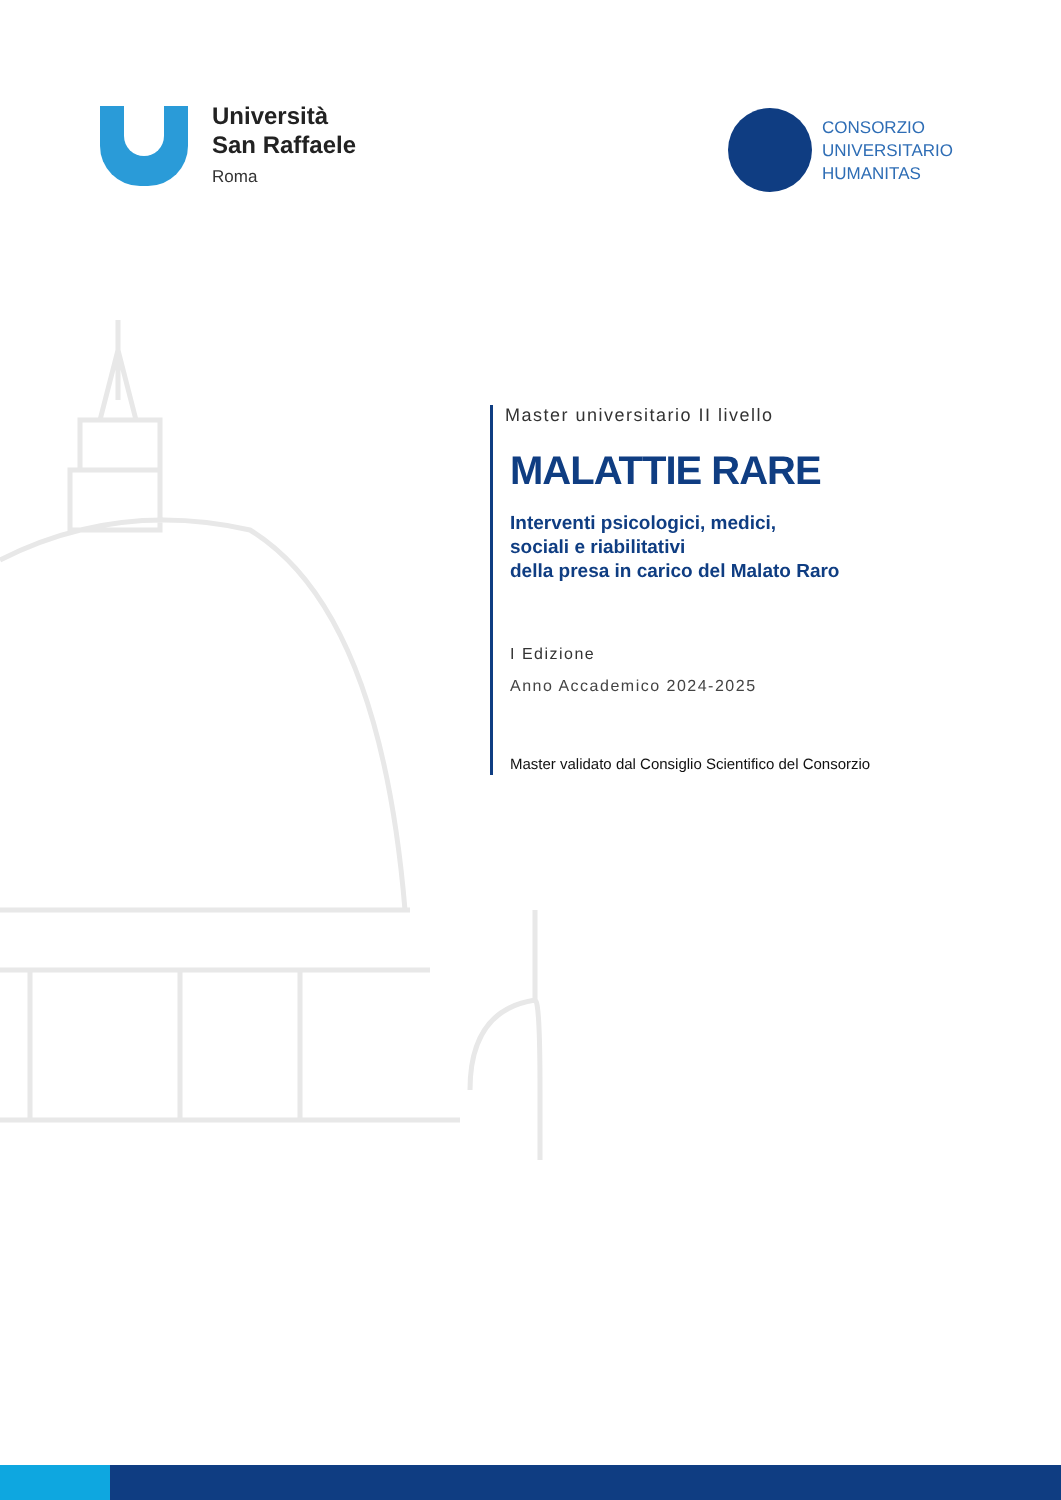Università
San Raffaele
Roma
CONSORZIO
UNIVERSITARIO
HUMANITAS
Master universitario II livello
MALATTIE RARE
Interventi psicologici, medici,
sociali e riabilitativi
della presa in carico del Malato Raro
I Edizione
Anno Accademico 2024-2025
Master validato dal Consiglio Scientifico del Consorzio